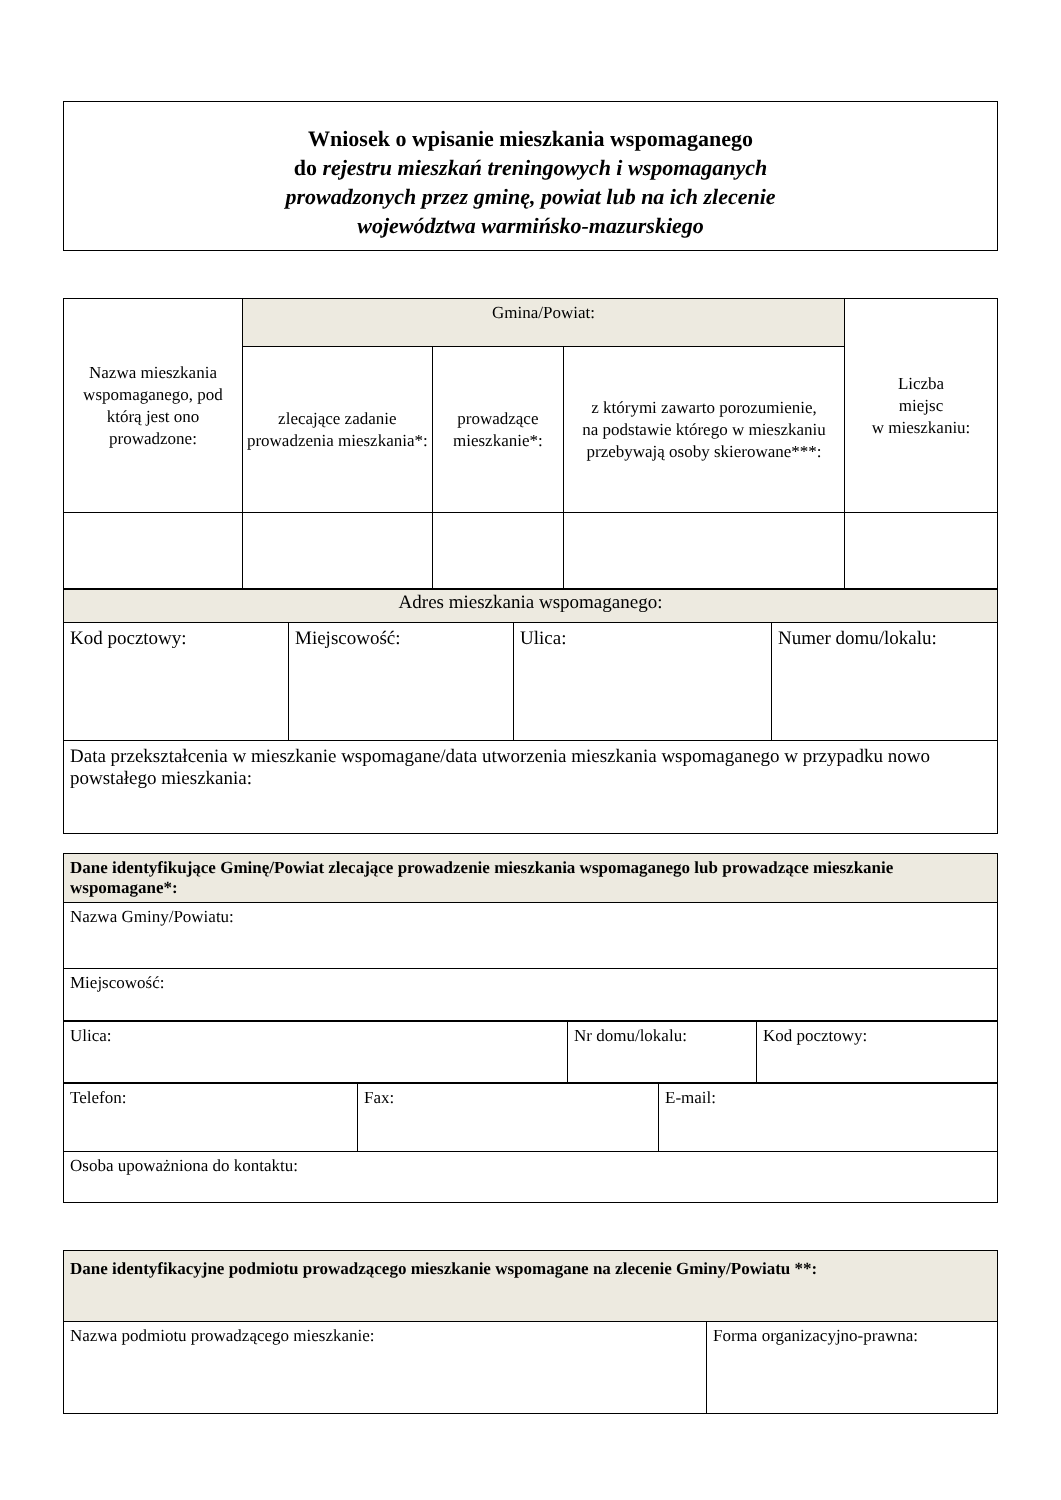Wniosek o wpisanie mieszkania wspomaganego
do rejestru mieszkań treningowych i wspomaganych
prowadzonych przez gminę, powiat lub na ich zlecenie
województwa warmińsko-mazurskiego
| Nazwa mieszkania wspomaganego, pod którą jest ono prowadzone: | Gmina/Powiat: | | | Liczba miejsc w mieszkaniu: |
| | zlecające zadanie prowadzenia mieszkania*: | prowadzące mieszkanie*: | z którymi zawarto porozumienie, na podstawie którego w mieszkaniu przebywają osoby skierowane***: | |
| Adres mieszkania wspomaganego: | | | |
| Kod pocztowy: | Miejscowość: | Ulica: | Numer domu/lokalu: |
| Data przekształcenia w mieszkanie wspomagane/data utworzenia mieszkania wspomaganego w przypadku nowo powstałego mieszkania: | | | |
| Dane identyfikujące Gminę/Powiat zlecające prowadzenie mieszkania wspomaganego lub prowadzące mieszkanie wspomagane*: |
| --- |
| Nazwa Gminy/Powiatu: |
| Miejscowość: |
| Ulica: | Nr domu/lokalu: | Kod pocztowy: |
| Telefon: | Fax: | E-mail: |
| Osoba upoważniona do kontaktu: | | |
| Dane identyfikacyjne podmiotu prowadzącego mieszkanie wspomagane na zlecenie Gminy/Powiatu **: | |
| --- | --- |
| Nazwa podmiotu prowadzącego mieszkanie: | Forma organizacyjno-prawna: |